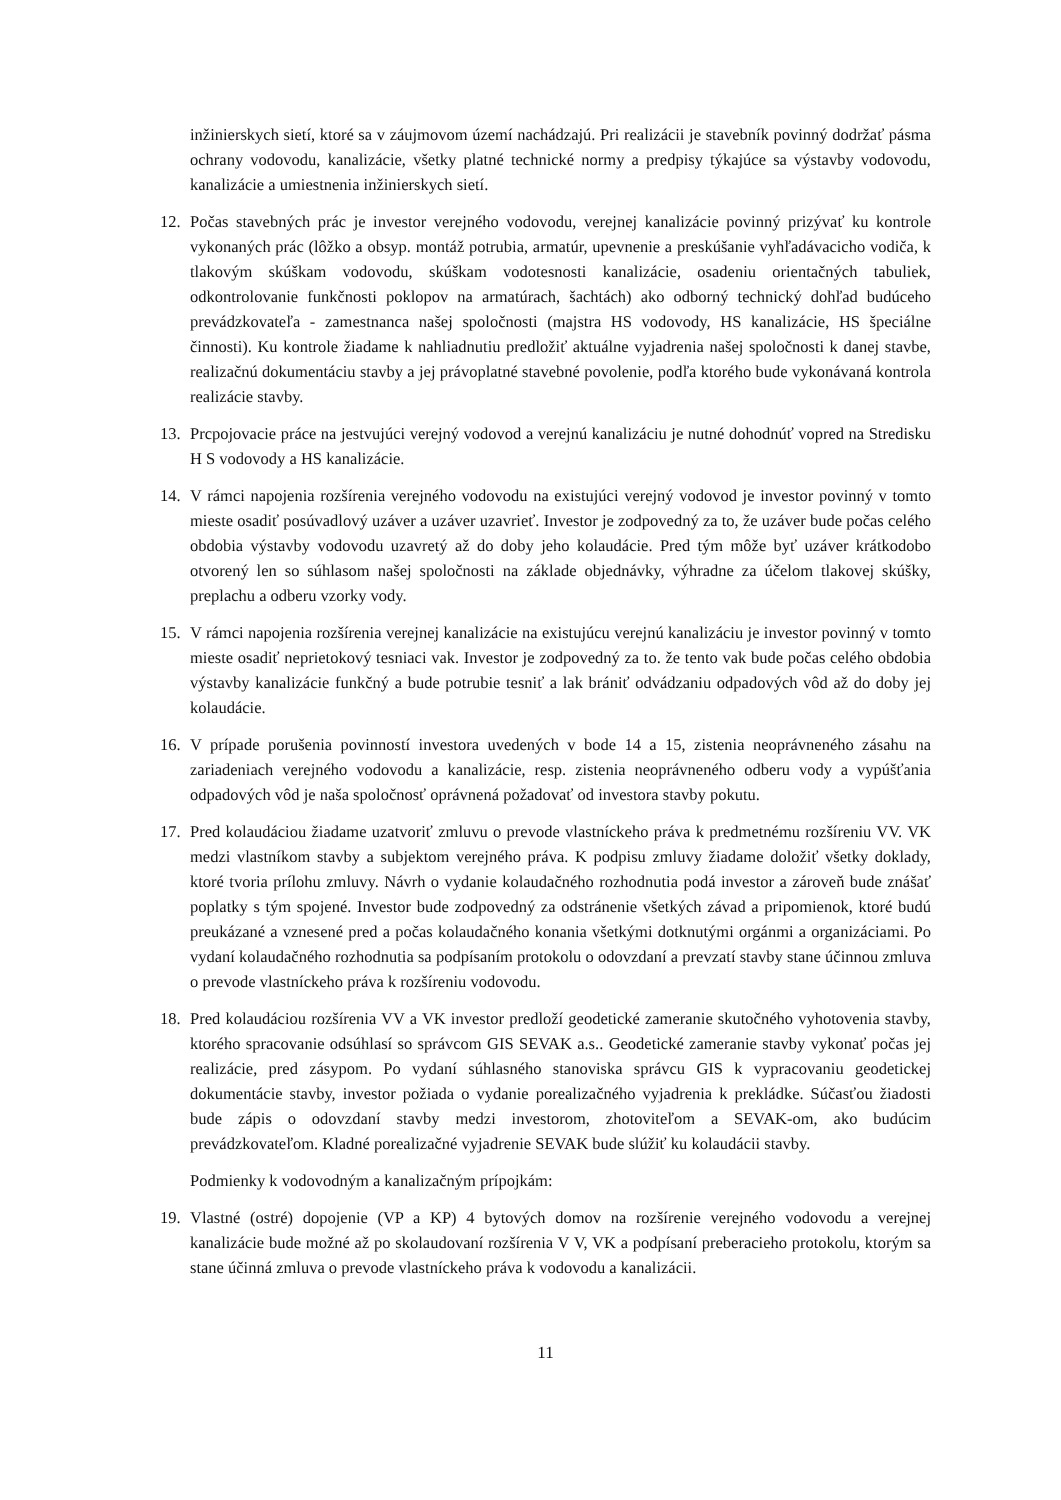inžinierskych sietí, ktoré sa v záujmovom území nachádzajú. Pri realizácii je stavebník povinný dodržať pásma ochrany vodovodu, kanalizácie, všetky platné technické normy a predpisy týkajúce sa výstavby vodovodu, kanalizácie a umiestnenia inžinierskych sietí.
12. Počas stavebných prác je investor verejného vodovodu, verejnej kanalizácie povinný prizývať ku kontrole vykonaných prác (lôžko a obsyp. montáž potrubia, armatúr, upevnenie a preskúšanie vyhľadávacicho vodiča, k tlakovým skúškam vodovodu, skúškam vodotesnosti kanalizácie, osadeniu orientačných tabuliek, odkontrolovanie funkčnosti poklopov na armatúrach, šachtách) ako odborný technický dohľad budúceho prevádzkovateľa - zamestnanca našej spoločnosti (majstra HS vodovody, HS kanalizácie, HS špeciálne činnosti). Ku kontrole žiadame k nahliadnutiu predložiť aktuálne vyjadrenia našej spoločnosti k danej stavbe, realizačnú dokumentáciu stavby a jej právoplatné stavebné povolenie, podľa ktorého bude vykonávaná kontrola realizácie stavby.
13. Prcpojovacie práce na jestvujúci verejný vodovod a verejnú kanalizáciu je nutné dohodnúť vopred na Stredisku H S vodovody a HS kanalizácie.
14. V rámci napojenia rozšírenia verejného vodovodu na existujúci verejný vodovod je investor povinný v tomto mieste osadiť posúvadlový uzáver a uzáver uzavrieť. Investor je zodpovedný za to, že uzáver bude počas celého obdobia výstavby vodovodu uzavretý až do doby jeho kolaudácie. Pred tým môže byť uzáver krátkodobo otvorený len so súhlasom našej spoločnosti na základe objednávky, výhradne za účelom tlakovej skúšky, preplachu a odberu vzorky vody.
15. V rámci napojenia rozšírenia verejnej kanalizácie na existujúcu verejnú kanalizáciu je investor povinný v tomto mieste osadiť neprietokový tesniaci vak. Investor je zodpovedný za to. že tento vak bude počas celého obdobia výstavby kanalizácie funkčný a bude potrubie tesniť a lak brániť odvádzaniu odpadových vôd až do doby jej kolaudácie.
16. V prípade porušenia povinností investora uvedených v bode 14 a 15, zistenia neoprávneného zásahu na zariadeniach verejného vodovodu a kanalizácie, resp. zistenia neoprávneného odberu vody a vypúšťania odpadových vôd je naša spoločnosť oprávnená požadovať od investora stavby pokutu.
17. Pred kolaudáciou žiadame uzatvoriť zmluvu o prevode vlastníckeho práva k predmetnému rozšíreniu VV. VK medzi vlastníkom stavby a subjektom verejného práva. K podpisu zmluvy žiadame doložiť všetky doklady, ktoré tvoria prílohu zmluvy. Návrh o vydanie kolaudačného rozhodnutia podá investor a zároveň bude znášať poplatky s tým spojené. Investor bude zodpovedný za odstránenie všetkých závad a pripomienok, ktoré budú preukázané a vznesené pred a počas kolaudačného konania všetkými dotknutými orgánmi a organizáciami. Po vydaní kolaudačného rozhodnutia sa podpísaním protokolu o odovzdaní a prevzatí stavby stane účinnou zmluva o prevode vlastníckeho práva k rozšíreniu vodovodu.
18. Pred kolaudáciou rozšírenia VV a VK investor predloží geodetické zameranie skutočného vyhotovenia stavby, ktorého spracovanie odsúhlasí so správcom GIS SEVAK a.s.. Geodetické zameranie stavby vykonať počas jej realizácie, pred zásypom. Po vydaní súhlasného stanoviska správcu GIS k vypracovaniu geodetickej dokumentácie stavby, investor požiada o vydanie porealizačného vyjadrenia k prekládke. Súčasťou žiadosti bude zápis o odovzdaní stavby medzi investorom, zhotoviteľom a SEVAK-om, ako budúcim prevádzkovateľom. Kladné porealizačné vyjadrenie SEVAK bude slúžiť ku kolaudácii stavby.
Podmienky k vodovodným a kanalizačným prípojkám:
19. Vlastné (ostré) dopojenie (VP a KP) 4 bytových domov na rozšírenie verejného vodovodu a verejnej kanalizácie bude možné až po skolaudovaní rozšírenia V V, VK a podpísaní preberacieho protokolu, ktorým sa stane účinná zmluva o prevode vlastníckeho práva k vodovodu a kanalizácii.
11